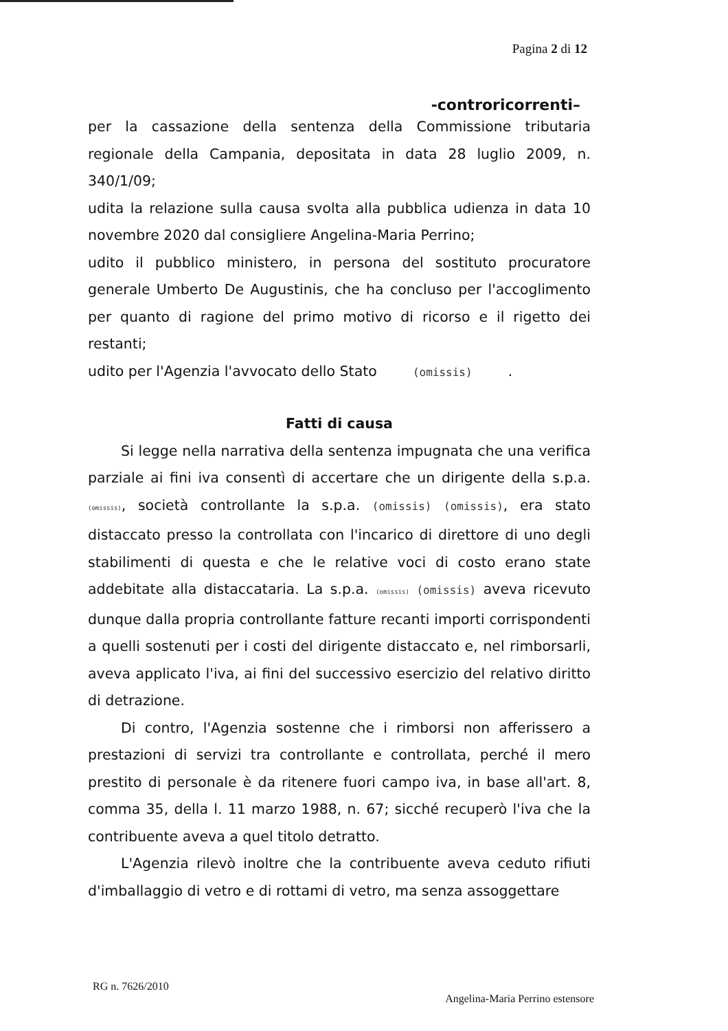Pagina 2 di 12
-controricorrenti–
per la cassazione della sentenza della Commissione tributaria regionale della Campania, depositata in data 28 luglio 2009, n. 340/1/09;
udita la relazione sulla causa svolta alla pubblica udienza in data 10 novembre 2020 dal consigliere Angelina-Maria Perrino;
udito il pubblico ministero, in persona del sostituto procuratore generale Umberto De Augustinis, che ha concluso per l'accoglimento per quanto di ragione del primo motivo di ricorso e il rigetto dei restanti;
udito per l'Agenzia l'avvocato dello Stato (omissis) .
Fatti di causa
Si legge nella narrativa della sentenza impugnata che una verifica parziale ai fini iva consentì di accertare che un dirigente della s.p.a. (omissis), società controllante la s.p.a. (omissis) (omissis), era stato distaccato presso la controllata con l'incarico di direttore di uno degli stabilimenti di questa e che le relative voci di costo erano state addebitate alla distaccataria. La s.p.a. (omissis) (omissis) aveva ricevuto dunque dalla propria controllante fatture recanti importi corrispondenti a quelli sostenuti per i costi del dirigente distaccato e, nel rimborsarli, aveva applicato l'iva, ai fini del successivo esercizio del relativo diritto di detrazione.
Di contro, l'Agenzia sostenne che i rimborsi non afferissero a prestazioni di servizi tra controllante e controllata, perché il mero prestito di personale è da ritenere fuori campo iva, in base all'art. 8, comma 35, della l. 11 marzo 1988, n. 67; sicché recuperò l'iva che la contribuente aveva a quel titolo detratto.
L'Agenzia rilevò inoltre che la contribuente aveva ceduto rifiuti d'imballaggio di vetro e di rottami di vetro, ma senza assoggettare
RG n. 7626/2010
Angelina-Maria Perrino estensore